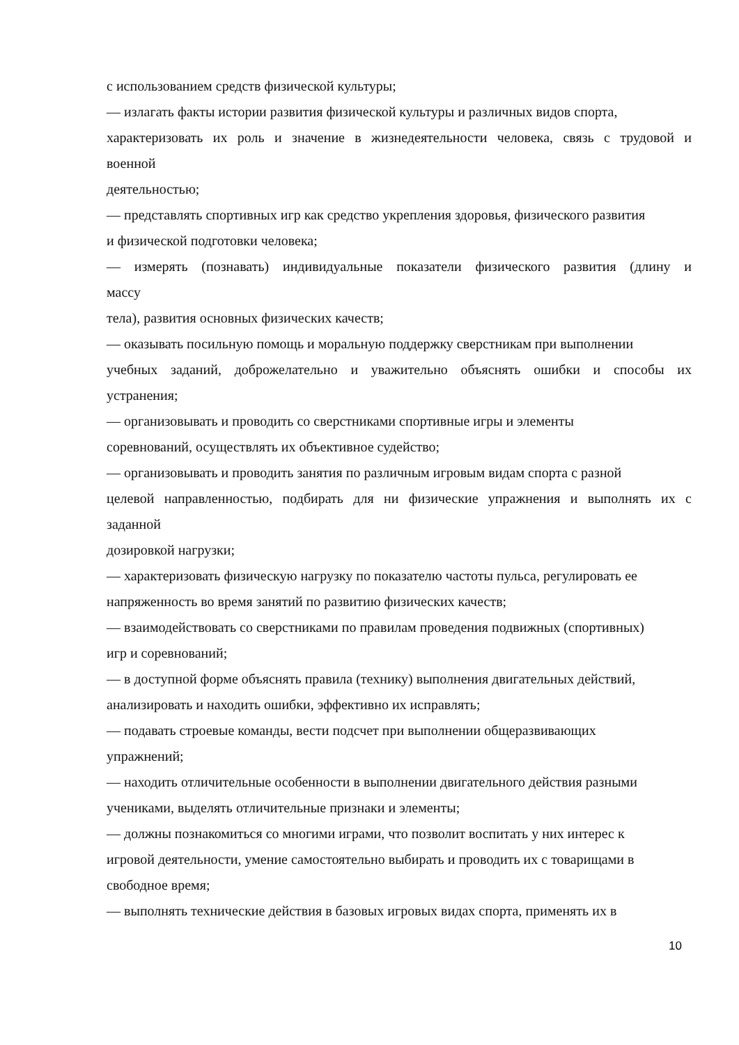с использованием средств физической культуры;
— излагать факты истории развития физической культуры и различных видов спорта,
характеризовать их роль и значение в жизнедеятельности человека, связь с трудовой и
военной
деятельностью;
— представлять спортивных игр как средство укрепления здоровья, физического развития
и физической подготовки человека;
— измерять (познавать) индивидуальные показатели физического развития (длину и
массу
тела), развития основных физических качеств;
— оказывать посильную помощь и моральную поддержку сверстникам при выполнении
учебных заданий, доброжелательно и уважительно объяснять ошибки и способы их
устранения;
— организовывать и проводить со сверстниками спортивные игры и элементы
соревнований, осуществлять их объективное судейство;
— организовывать и проводить занятия по различным игровым видам спорта с разной
целевой направленностью, подбирать для ни физические упражнения и выполнять их с
заданной
дозировкой нагрузки;
— характеризовать физическую нагрузку по показателю частоты пульса, регулировать ее
напряженность во время занятий по развитию физических качеств;
— взаимодействовать со сверстниками по правилам проведения подвижных (спортивных)
игр и соревнований;
— в доступной форме объяснять правила (технику) выполнения двигательных действий,
анализировать и находить ошибки, эффективно их исправлять;
— подавать строевые команды, вести подсчет при выполнении общеразвивающих
упражнений;
— находить отличительные особенности в выполнении двигательного действия разными
учениками, выделять отличительные признаки и элементы;
— должны познакомиться со многими играми, что позволит воспитать у них интерес к
игровой деятельности, умение самостоятельно выбирать и проводить их с товарищами в
свободное время;
— выполнять технические действия в базовых игровых видах спорта, применять их в
10